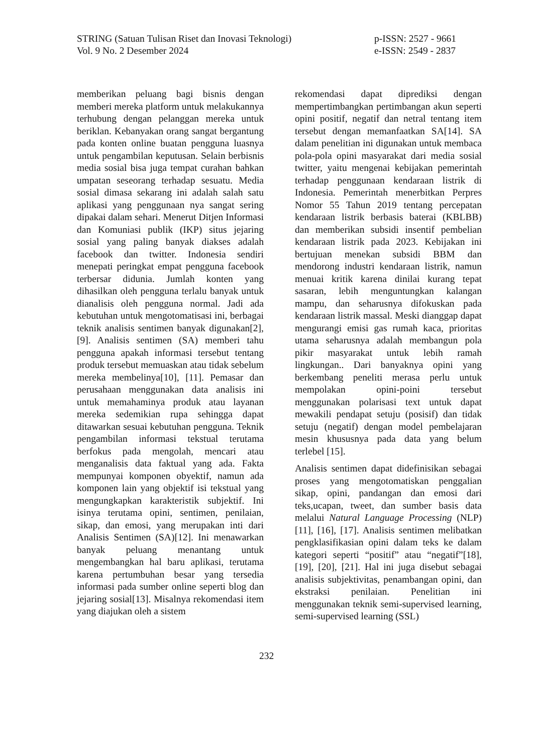STRING (Satuan Tulisan Riset dan Inovasi Teknologi)
Vol. 9 No. 2 Desember 2024
p-ISSN: 2527 - 9661
e-ISSN: 2549 - 2837
memberikan peluang bagi bisnis dengan memberi mereka platform untuk melakukannya terhubung dengan pelanggan mereka untuk beriklan. Kebanyakan orang sangat bergantung pada konten online buatan pengguna luasnya untuk pengambilan keputusan. Selain berbisnis media sosial bisa juga tempat curahan bahkan umpatan seseorang terhadap sesuatu. Media sosial dimasa sekarang ini adalah salah satu aplikasi yang penggunaan nya sangat sering dipakai dalam sehari. Menerut Ditjen Informasi dan Komuniasi publik (IKP) situs jejaring sosial yang paling banyak diakses adalah facebook dan twitter. Indonesia sendiri menepati peringkat empat pengguna facebook terbersar didunia. Jumlah konten yang dihasilkan oleh pengguna terlalu banyak untuk dianalisis oleh pengguna normal. Jadi ada kebutuhan untuk mengotomatisasi ini, berbagai teknik analisis sentimen banyak digunakan[2], [9]. Analisis sentimen (SA) memberi tahu pengguna apakah informasi tersebut tentang produk tersebut memuaskan atau tidak sebelum mereka membelinya[10], [11]. Pemasar dan perusahaan menggunakan data analisis ini untuk memahaminya produk atau layanan mereka sedemikian rupa sehingga dapat ditawarkan sesuai kebutuhan pengguna. Teknik pengambilan informasi tekstual terutama berfokus pada mengolah, mencari atau menganalisis data faktual yang ada. Fakta mempunyai komponen obyektif, namun ada komponen lain yang objektif isi tekstual yang mengungkapkan karakteristik subjektif. Ini isinya terutama opini, sentimen, penilaian, sikap, dan emosi, yang merupakan inti dari Analisis Sentimen (SA)[12]. Ini menawarkan banyak peluang menantang untuk mengembangkan hal baru aplikasi, terutama karena pertumbuhan besar yang tersedia informasi pada sumber online seperti blog dan jejaring sosial[13]. Misalnya rekomendasi item yang diajukan oleh a sistem
rekomendasi dapat diprediksi dengan mempertimbangkan pertimbangan akun seperti opini positif, negatif dan netral tentang item tersebut dengan memanfaatkan SA[14]. SA dalam penelitian ini digunakan untuk membaca pola-pola opini masyarakat dari media sosial twitter, yaitu mengenai kebijakan pemerintah terhadap penggunaan kendaraan listrik di Indonesia. Pemerintah menerbitkan Perpres Nomor 55 Tahun 2019 tentang percepatan kendaraan listrik berbasis baterai (KBLBB) dan memberikan subsidi insentif pembelian kendaraan listrik pada 2023. Kebijakan ini bertujuan menekan subsidi BBM dan mendorong industri kendaraan listrik, namun menuai kritik karena dinilai kurang tepat sasaran, lebih menguntungkan kalangan mampu, dan seharusnya difokuskan pada kendaraan listrik massal. Meski dianggap dapat mengurangi emisi gas rumah kaca, prioritas utama seharusnya adalah membangun pola pikir masyarakat untuk lebih ramah lingkungan.. Dari banyaknya opini yang berkembang peneliti merasa perlu untuk mempolakan opini-poini tersebut menggunakan polarisasi text untuk dapat mewakili pendapat setuju (posisif) dan tidak setuju (negatif) dengan model pembelajaran mesin khususnya pada data yang belum terlebel [15].
Analisis sentimen dapat didefinisikan sebagai proses yang mengotomatiskan penggalian sikap, opini, pandangan dan emosi dari teks,ucapan, tweet, dan sumber basis data melalui Natural Language Processing (NLP)[11], [16], [17]. Analisis sentimen melibatkan pengklasifikasian opini dalam teks ke dalam kategori seperti “positif” atau “negatif”[18], [19], [20], [21]. Hal ini juga disebut sebagai analisis subjektivitas, penambangan opini, dan ekstraksi penilaian. Penelitian ini menggunakan teknik semi-supervised learning, semi-supervised learning (SSL)
232